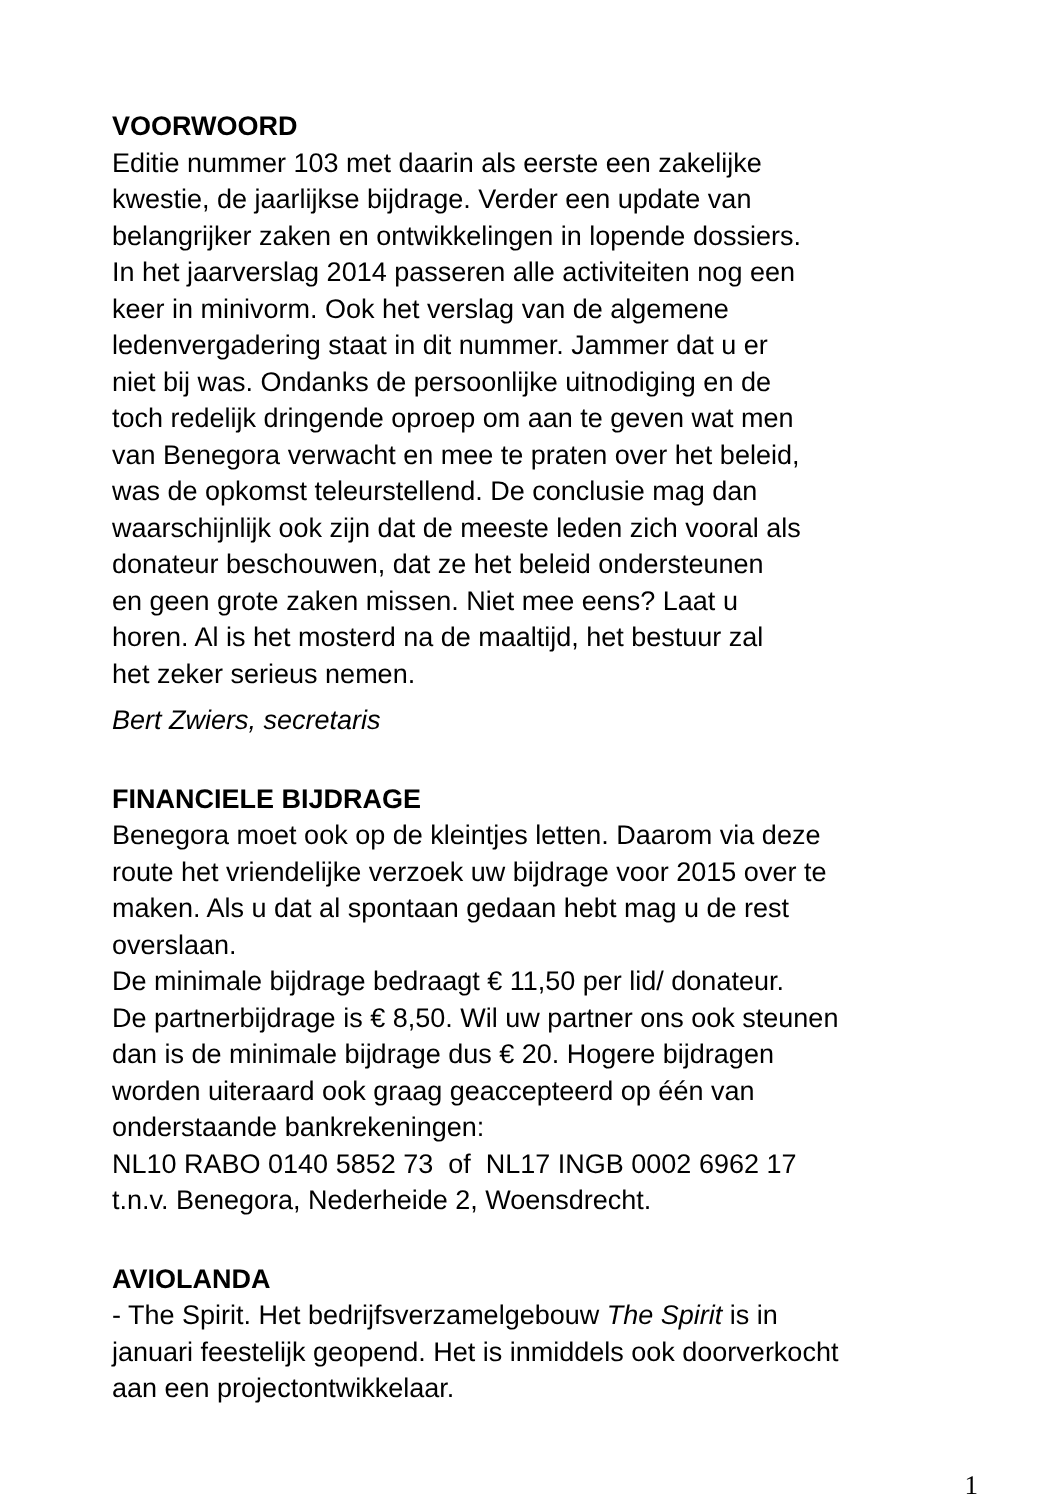VOORWOORD
Editie nummer 103 met daarin als eerste een zakelijke
kwestie, de jaarlijkse bijdrage. Verder een update van
belangrijker zaken en ontwikkelingen in lopende dossiers.
In het jaarverslag 2014 passeren alle activiteiten nog een
keer in minivorm. Ook het verslag van de algemene
ledenvergadering staat in dit nummer. Jammer dat u er
niet bij was. Ondanks de persoonlijke uitnodiging en de
toch redelijk dringende oproep om aan te geven wat men
van Benegora verwacht en mee te praten over het beleid,
was de opkomst teleurstellend. De conclusie mag dan
waarschijnlijk ook zijn dat de meeste leden zich vooral als
donateur beschouwen, dat ze het beleid ondersteunen
en geen grote zaken missen. Niet mee eens? Laat u
horen. Al is het mosterd na de maaltijd, het bestuur zal
het zeker serieus nemen.
Bert Zwiers, secretaris
FINANCIELE BIJDRAGE
Benegora moet ook op de kleintjes letten. Daarom via deze
route het vriendelijke verzoek uw bijdrage voor 2015 over te
maken. Als u dat al spontaan gedaan hebt mag u de rest
overslaan.
De minimale bijdrage bedraagt € 11,50 per lid/ donateur.
De partnerbijdrage is € 8,50. Wil uw partner ons ook steunen
dan is de minimale bijdrage dus € 20. Hogere bijdragen
worden uiteraard ook graag geaccepteerd op één van
onderstaande bankrekeningen:
NL10 RABO 0140 5852 73 of NL17 INGB 0002 6962 17
t.n.v. Benegora, Nederheide 2, Woensdrecht.
AVIOLANDA
- The Spirit. Het bedrijfsverzamelgebouw The Spirit is in
januari feestelijk geopend. Het is inmiddels ook doorverkocht
aan een projectontwikkelaar.
1